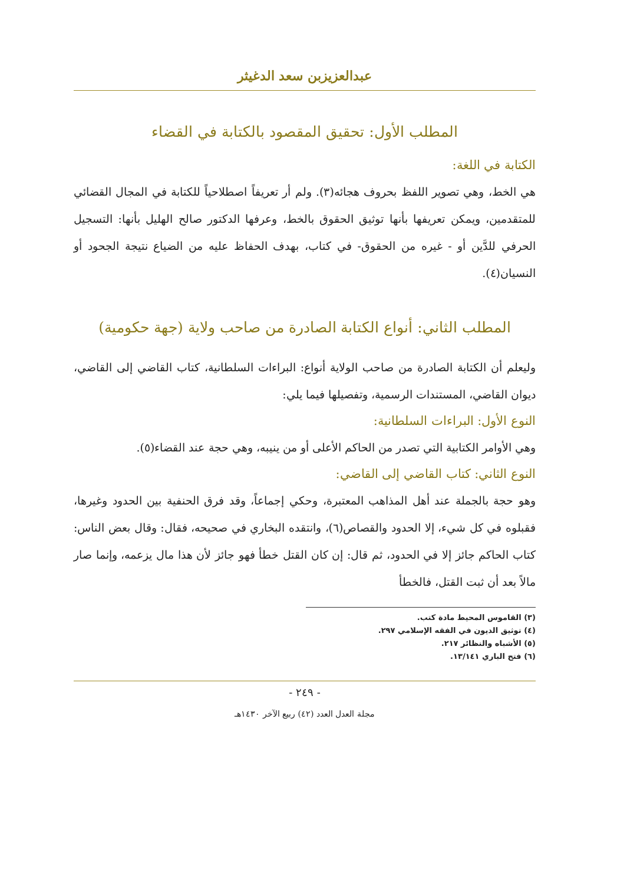عبدالعزيزبن سعد الدغيثر
المطلب الأول: تحقيق المقصود بالكتابة في القضاء
الكتابة في اللغة:
هي الخط، وهي تصوير اللفظ بحروف هجائه(٣). ولم أر تعريفاً اصطلاحياً للكتابة في المجال القضائي للمتقدمين، ويمكن تعريفها بأنها توثيق الحقوق بالخط، وعرفها الدكتور صالح الهليل بأنها: التسجيل الحرفي للدَّين أو - غيره من الحقوق- في كتاب، بهدف الحفاظ عليه من الضياع نتيجة الجحود أو النسيان(٤).
المطلب الثاني: أنواع الكتابة الصادرة من صاحب ولاية (جهة حكومية)
وليعلم أن الكتابة الصادرة من صاحب الولاية أنواع: البراءات السلطانية، كتاب القاضي إلى القاضي، ديوان القاضي، المستندات الرسمية، وتفصيلها فيما يلي:
النوع الأول: البراءات السلطانية:
وهي الأوامر الكتابية التي تصدر من الحاكم الأعلى أو من ينيبه، وهي حجة عند القضاء(٥).
النوع الثاني: كتاب القاضي إلى القاضي:
وهو حجة بالجملة عند أهل المذاهب المعتبرة، وحكي إجماعاً، وقد فرق الحنفية بين الحدود وغيرها، فقبلوه في كل شيء، إلا الحدود والقصاص(٦)، وانتقده البخاري في صحيحه، فقال: وقال بعض الناس: كتاب الحاكم جائز إلا في الحدود، ثم قال: إن كان القتل خطأ فهو جائز لأن هذا مال يزعمه، وإنما صار مالاً بعد أن ثبت القتل، فالخطأ
(٣) القاموس المحيط مادة كتب.
(٤) توثيق الديون في الفقه الإسلامي ٢٩٧.
(٥) الأشباه والنظائر ٢١٧.
(٦) فتح الباري ١٣/١٤١.
- ٢٤٩ -
مجلة العدل العدد (٤٢) ربيع الآخر ١٤٣٠هـ